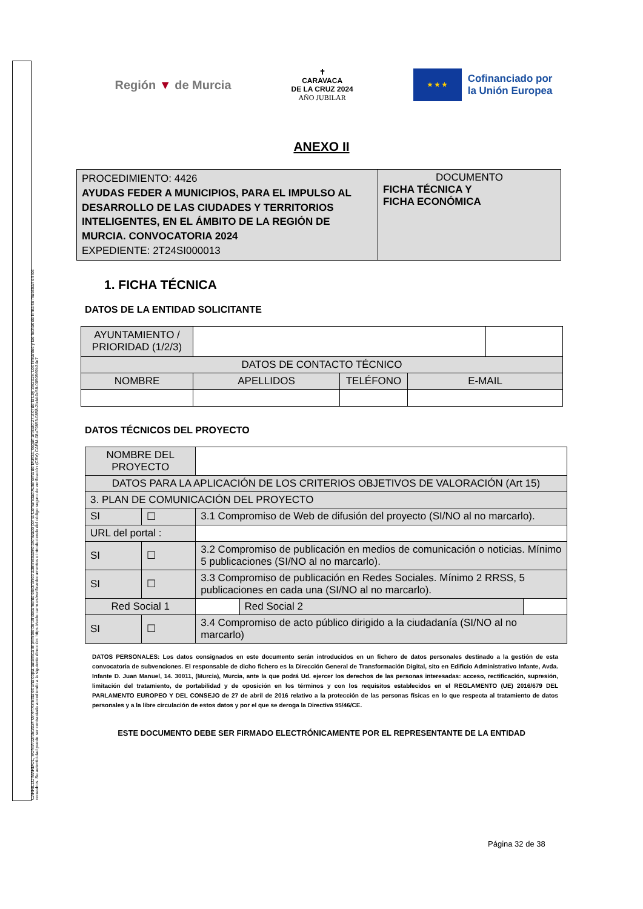CARRILLO MARMOL, SONIA 02/05/2024 09:44:43 Esta es una copia auténtica imprimible de un documento electrónico administrativo archivado por la Comunidad Autónoma de Murcia, según artículo 27.3.c) de la Ley 39/2015. Los firmantes y las fechas de firma se muestran en los recuadros. Su autenticidad puede ser contrastada accediendo a la siguiente dirección: https://sede.carm.es/verificardocumentos e introduciendo del código seguro de verificación (CSV) CARM-08a79853-0858-2bdd-0c58-0050569b34e7
Región ▼ de Murcia
✝
CARAVACA
DE LA CRUZ 2024
AÑO JUBILAR
★ ★ ★
Cofinanciado por
la Unión Europea
ANEXO II
| PROCEDIMIENTO: 4426 AYUDAS FEDER A MUNICIPIOS, PARA EL IMPULSO AL DESARROLLO DE LAS CIUDADES Y TERRITORIOS INTELIGENTES, EN EL ÁMBITO DE LA REGIÓN DE MURCIA. CONVOCATORIA 2024 EXPEDIENTE: 2T24SI000013 | DOCUMENTO FICHA TÉCNICA Y FICHA ECONÓMICA |
1. FICHA TÉCNICA
DATOS DE LA ENTIDAD SOLICITANTE
| AYUNTAMIENTO / PRIORIDAD (1/2/3) | | | | |
| DATOS DE CONTACTO TÉCNICO | | | | |
| NOMBRE | APELLIDOS | TELÉFONO | E-MAIL | |
DATOS TÉCNICOS DEL PROYECTO
| NOMBRE DEL PROYECTO | | | | | |
| DATOS PARA LA APLICACIÓN DE LOS CRITERIOS OBJETIVOS DE VALORACIÓN (Art 15) | | | | | |
| 3. PLAN DE COMUNICACIÓN DEL PROYECTO | | | | | |
| SI | ☐ | 3.1 Compromiso de Web de difusión del proyecto (SI/NO al no marcarlo). | | | |
| URL del portal : | | | | | |
| SI | ☐ | 3.2 Compromiso de publicación en medios de comunicación o noticias. Mínimo 5 publicaciones (SI/NO al no marcarlo). | | | |
| SI | ☐ | 3.3 Compromiso de publicación en Redes Sociales. Mínimo 2 RRSS, 5 publicaciones en cada una (SI/NO al no marcarlo). | | | |
| Red Social 1 | | | | Red Social 2 | |
| SI | ☐ | 3.4 Compromiso de acto público dirigido a la ciudadanía (SI/NO al no marcarlo) | | | |
DATOS PERSONALES: Los datos consignados en este documento serán introducidos en un fichero de datos personales destinado a la gestión de esta convocatoria de subvenciones. El responsable de dicho fichero es la Dirección General de Transformación Digital, sito en Edificio Administrativo Infante, Avda. Infante D. Juan Manuel, 14. 30011, (Murcia), Murcia, ante la que podrá Ud. ejercer los derechos de las personas interesadas: acceso, rectificación, supresión, limitación del tratamiento, de portabilidad y de oposición en los términos y con los requisitos establecidos en el REGLAMENTO (UE) 2016/679 DEL PARLAMENTO EUROPEO Y DEL CONSEJO de 27 de abril de 2016 relativo a la protección de las personas físicas en lo que respecta al tratamiento de datos personales y a la libre circulación de estos datos y por el que se deroga la Directiva 95/46/CE.
ESTE DOCUMENTO DEBE SER FIRMADO ELECTRÓNICAMENTE POR EL REPRESENTANTE DE LA ENTIDAD
Página 32 de 38